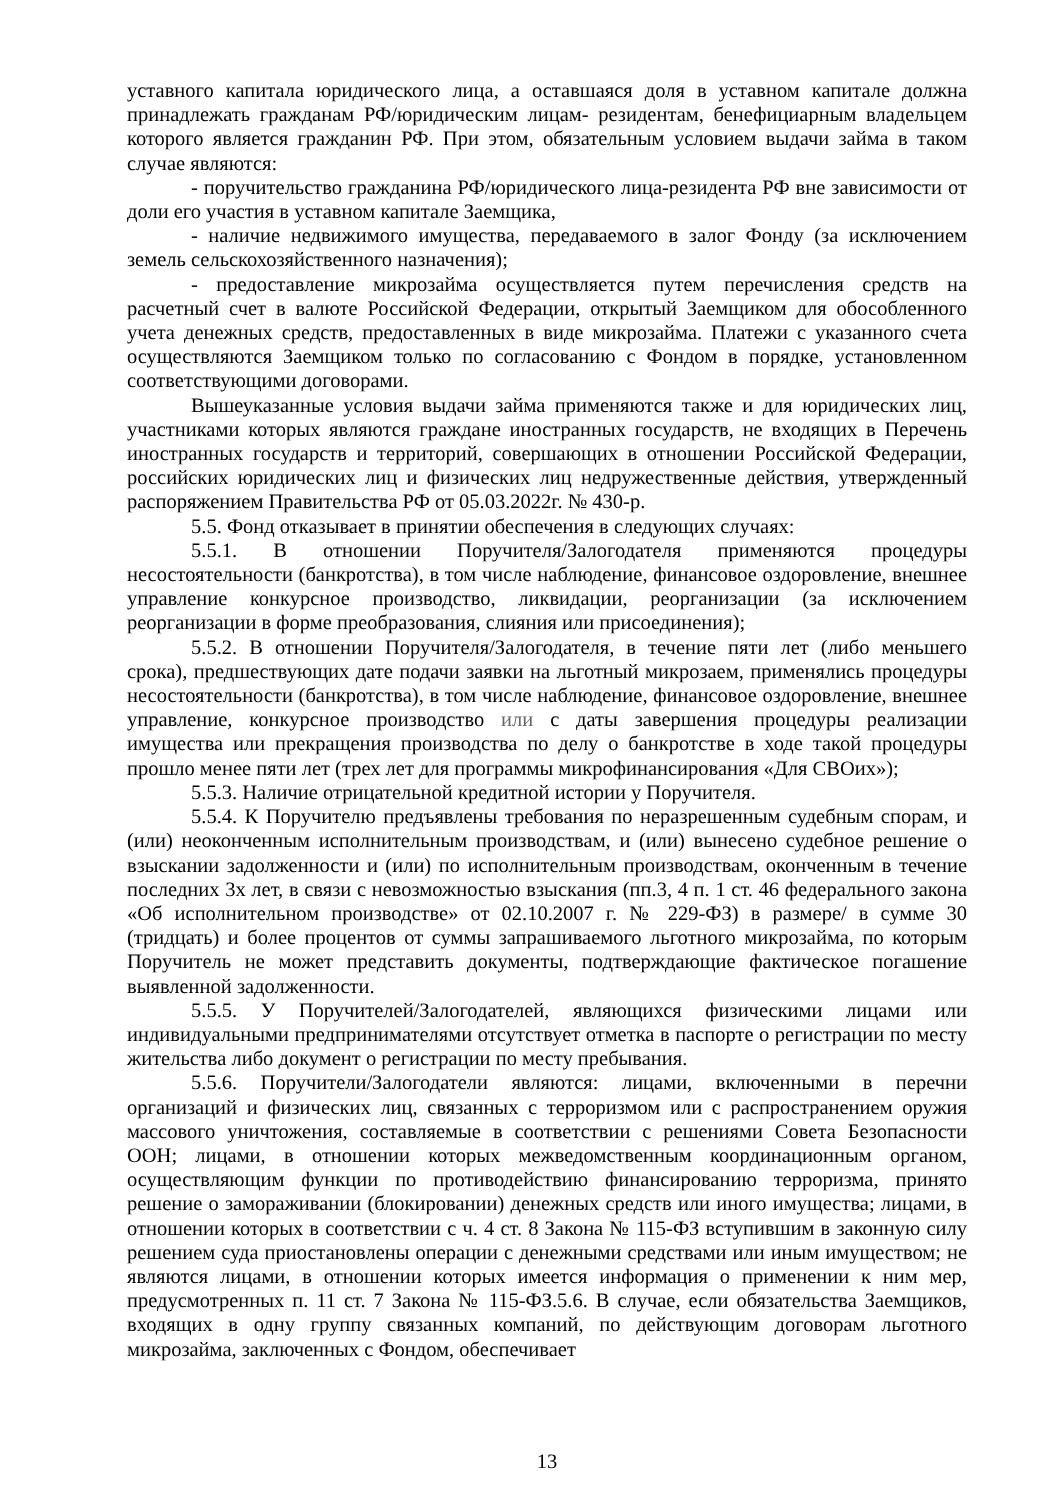уставного капитала юридического лица, а оставшаяся доля в уставном капитале должна принадлежать гражданам РФ/юридическим лицам- резидентам, бенефициарным владельцем которого является гражданин РФ. При этом, обязательным условием выдачи займа в таком случае являются:
- поручительство гражданина РФ/юридического лица-резидента РФ вне зависимости от доли его участия в уставном капитале Заемщика,
- наличие недвижимого имущества, передаваемого в залог Фонду (за исключением земель сельскохозяйственного назначения);
- предоставление микрозайма осуществляется путем перечисления средств на расчетный счет в валюте Российской Федерации, открытый Заемщиком для обособленного учета денежных средств, предоставленных в виде микрозайма. Платежи с указанного счета осуществляются Заемщиком только по согласованию с Фондом в порядке, установленном соответствующими договорами.
Вышеуказанные условия выдачи займа применяются также и для юридических лиц, участниками которых являются граждане иностранных государств, не входящих в Перечень иностранных государств и территорий, совершающих в отношении Российской Федерации, российских юридических лиц и физических лиц недружественные действия, утвержденный распоряжением Правительства РФ от 05.03.2022г. № 430-р.
5.5. Фонд отказывает в принятии обеспечения в следующих случаях:
5.5.1. В отношении Поручителя/Залогодателя применяются процедуры несостоятельности (банкротства), в том числе наблюдение, финансовое оздоровление, внешнее управление конкурсное производство, ликвидации, реорганизации (за исключением реорганизации в форме преобразования, слияния или присоединения);
5.5.2. В отношении Поручителя/Залогодателя, в течение пяти лет (либо меньшего срока), предшествующих дате подачи заявки на льготный микрозаем, применялись процедуры несостоятельности (банкротства), в том числе наблюдение, финансовое оздоровление, внешнее управление, конкурсное производство или с даты завершения процедуры реализации имущества или прекращения производства по делу о банкротстве в ходе такой процедуры прошло менее пяти лет (трех лет для программы микрофинансирования «Для СВОих»);
5.5.3. Наличие отрицательной кредитной истории у Поручителя.
5.5.4. К Поручителю предъявлены требования по неразрешенным судебным спорам, и (или) неоконченным исполнительным производствам, и (или) вынесено судебное решение о взыскании задолженности и (или) по исполнительным производствам, оконченным в течение последних 3х лет, в связи с невозможностью взыскания (пп.3, 4 п. 1 ст. 46 федерального закона «Об исполнительном производстве» от 02.10.2007 г. № 229-ФЗ) в размере/ в сумме 30 (тридцать) и более процентов от суммы запрашиваемого льготного микрозайма, по которым Поручитель не может представить документы, подтверждающие фактическое погашение выявленной задолженности.
5.5.5. У Поручителей/Залогодателей, являющихся физическими лицами или индивидуальными предпринимателями отсутствует отметка в паспорте о регистрации по месту жительства либо документ о регистрации по месту пребывания.
5.5.6. Поручители/Залогодатели являются: лицами, включенными в перечни организаций и физических лиц, связанных с терроризмом или с распространением оружия массового уничтожения, составляемые в соответствии с решениями Совета Безопасности ООН; лицами, в отношении которых межведомственным координационным органом, осуществляющим функции по противодействию финансированию терроризма, принято решение о замораживании (блокировании) денежных средств или иного имущества; лицами, в отношении которых в соответствии с ч. 4 ст. 8 Закона № 115-ФЗ вступившим в законную силу решением суда приостановлены операции с денежными средствами или иным имуществом; не являются лицами, в отношении которых имеется информация о применении к ним мер, предусмотренных п. 11 ст. 7 Закона № 115-ФЗ.5.6. В случае, если обязательства Заемщиков, входящих в одну группу связанных компаний, по действующим договорам льготного микрозайма, заключенных с Фондом, обеспечивает
13